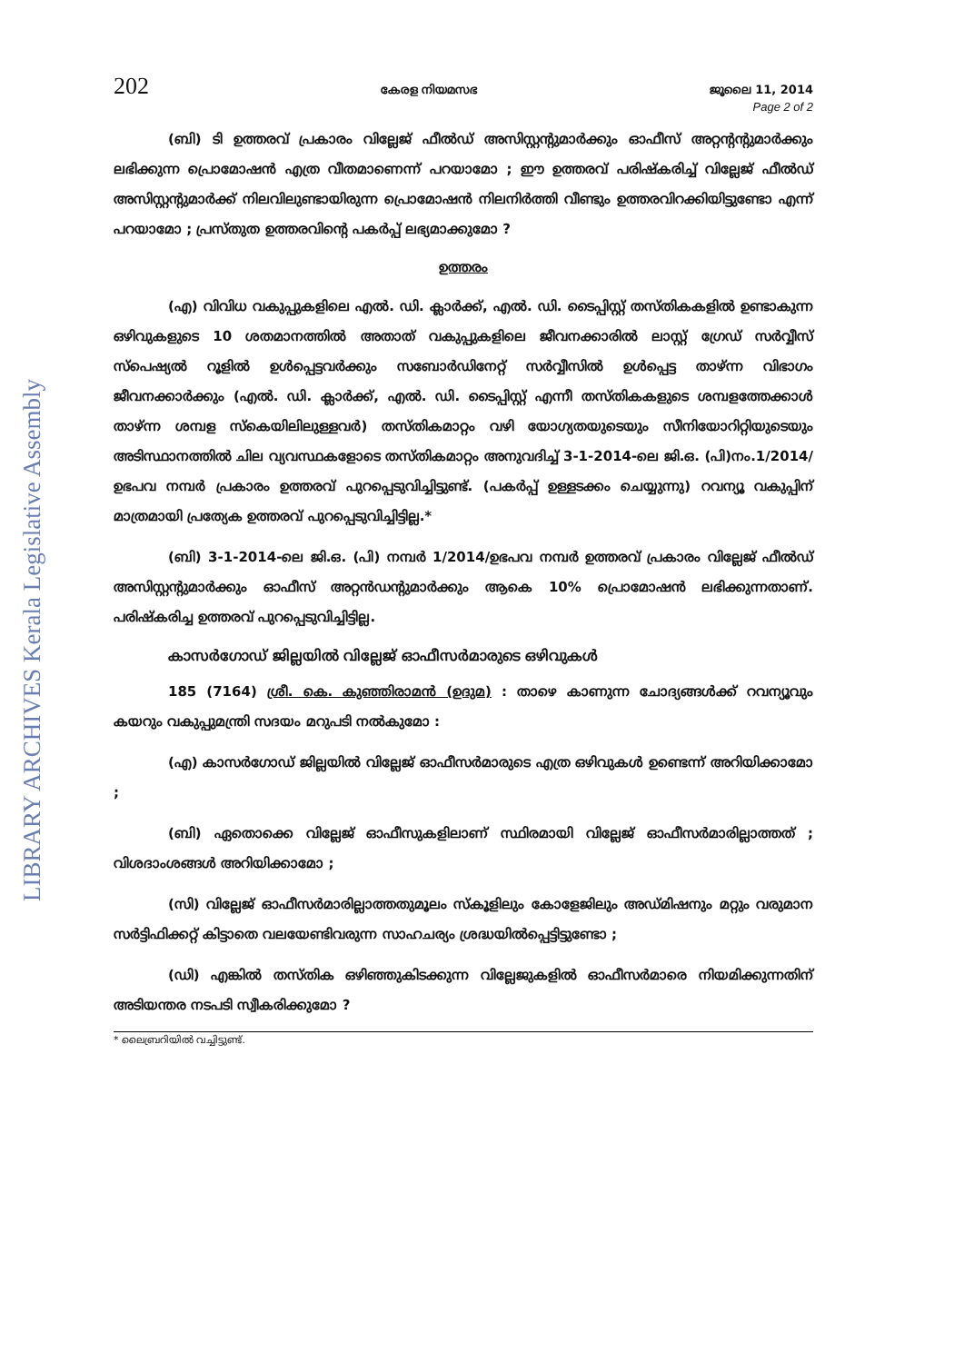LIBRARY ARCHIVES Kerala Legislative Assembly
202 കേരള നിയമസഭ ജൂലൈ 11, 2014
Page 2 of 2
(ബി) ടി ഉത്തരവ് പ്രകാരം വില്ലേജ് ഫീൽഡ് അസിസ്റ്റന്റുമാർക്കും ഓഫീസ് അറ്റന്റന്റുമാർക്കും ലഭിക്കുന്ന പ്രൊമോഷൻ എത്ര വീതമാണെന്ന് പറയാമോ ; ഈ ഉത്തരവ് പരിഷ്കരിച്ച് വില്ലേജ് ഫീൽഡ് അസിസ്റ്റന്റുമാർക്ക് നിലവിലുണ്ടായിരുന്ന പ്രൊമോഷൻ നിലനിർത്തി വീണ്ടും ഉത്തരവിറക്കിയിട്ടുണ്ടോ എന്ന് പറയാമോ ; പ്രസ്തുത ഉത്തരവിന്റെ പകർപ്പ് ലഭ്യമാക്കുമോ ?
ഉത്തരം
(എ) വിവിധ വകുപ്പുകളിലെ എൽ. ഡി. ക്ലാർക്ക്, എൽ. ഡി. ടൈപ്പിസ്റ്റ് തസ്തികകളിൽ ഉണ്ടാകുന്ന ഒഴിവുകളുടെ 10 ശതമാനത്തിൽ അതാത് വകുപ്പുകളിലെ ജീവനക്കാരിൽ ലാസ്റ്റ് ഗ്രേഡ് സർവ്വീസ് സ്പെഷ്യൽ റൂളിൽ ഉൾപ്പെട്ടവർക്കും സബോർഡിനേറ്റ് സർവ്വീസിൽ ഉൾപ്പെട്ട താഴ്ന്ന വിഭാഗം ജീവനക്കാർക്കും (എൽ. ഡി. ക്ലാർക്ക്, എൽ. ഡി. ടൈപ്പിസ്റ്റ് എന്നീ തസ്തികകളുടെ ശമ്പളത്തേക്കാൾ താഴ്ന്ന ശമ്പള സ്കെയിലിലുള്ളവർ) തസ്തികമാറ്റം വഴി യോഗ്യതയുടെയും സീനിയോറിറ്റിയുടെയും അടിസ്ഥാനത്തിൽ ചില വ്യവസ്ഥകളോടെ തസ്തികമാറ്റം അനുവദിച്ച് 3-1-2014-ലെ ജി.ഒ. (പി)നം.1/2014/ഉഭപവ നമ്പർ പ്രകാരം ഉത്തരവ് പുറപ്പെടുവിച്ചിട്ടുണ്ട്. (പകർപ്പ് ഉള്ളടക്കം ചെയ്യുന്നു) റവന്യൂ വകുപ്പിന് മാത്രമായി പ്രത്യേക ഉത്തരവ് പുറപ്പെടുവിച്ചിട്ടില്ല.*
(ബി) 3-1-2014-ലെ ജി.ഒ. (പി) നമ്പർ 1/2014/ഉഭപവ നമ്പർ ഉത്തരവ് പ്രകാരം വില്ലേജ് ഫീൽഡ് അസിസ്റ്റന്റുമാർക്കും ഓഫീസ് അറ്റൻഡന്റുമാർക്കും ആകെ 10% പ്രൊമോഷൻ ലഭിക്കുന്നതാണ്. പരിഷ്കരിച്ച ഉത്തരവ് പുറപ്പെടുവിച്ചിട്ടില്ല.
കാസർഗോഡ് ജില്ലയിൽ വില്ലേജ് ഓഫീസർമാരുടെ ഒഴിവുകൾ
185 (7164) ശ്രീ. കെ. കുഞ്ഞിരാമൻ (ഉദുമ) : താഴെ കാണുന്ന ചോദ്യങ്ങൾക്ക് റവന്യൂവും കയറും വകുപ്പുമന്ത്രി സദയം മറുപടി നൽകുമോ :
(എ) കാസർഗോഡ് ജില്ലയിൽ വില്ലേജ് ഓഫീസർമാരുടെ എത്ര ഒഴിവുകൾ ഉണ്ടെന്ന് അറിയിക്കാമോ ;
(ബി) ഏതൊക്കെ വില്ലേജ് ഓഫീസുകളിലാണ് സ്ഥിരമായി വില്ലേജ് ഓഫീസർമാരില്ലാത്തത് ; വിശദാംശങ്ങൾ അറിയിക്കാമോ ;
(സി) വില്ലേജ് ഓഫീസർമാരില്ലാത്തതുമൂലം സ്കൂളിലും കോളേജിലും അഡ്മിഷനും മറ്റും വരുമാന സർട്ടിഫിക്കറ്റ് കിട്ടാതെ വലയേണ്ടിവരുന്ന സാഹചര്യം ശ്രദ്ധയിൽപ്പെട്ടിട്ടുണ്ടോ ;
(ഡി) എങ്കിൽ തസ്തിക ഒഴിഞ്ഞുകിടക്കുന്ന വില്ലേജുകളിൽ ഓഫീസർമാരെ നിയമിക്കുന്നതിന് അടിയന്തര നടപടി സ്വീകരിക്കുമോ ?
* ലൈബ്രറിയിൽ വച്ചിട്ടുണ്ട്.